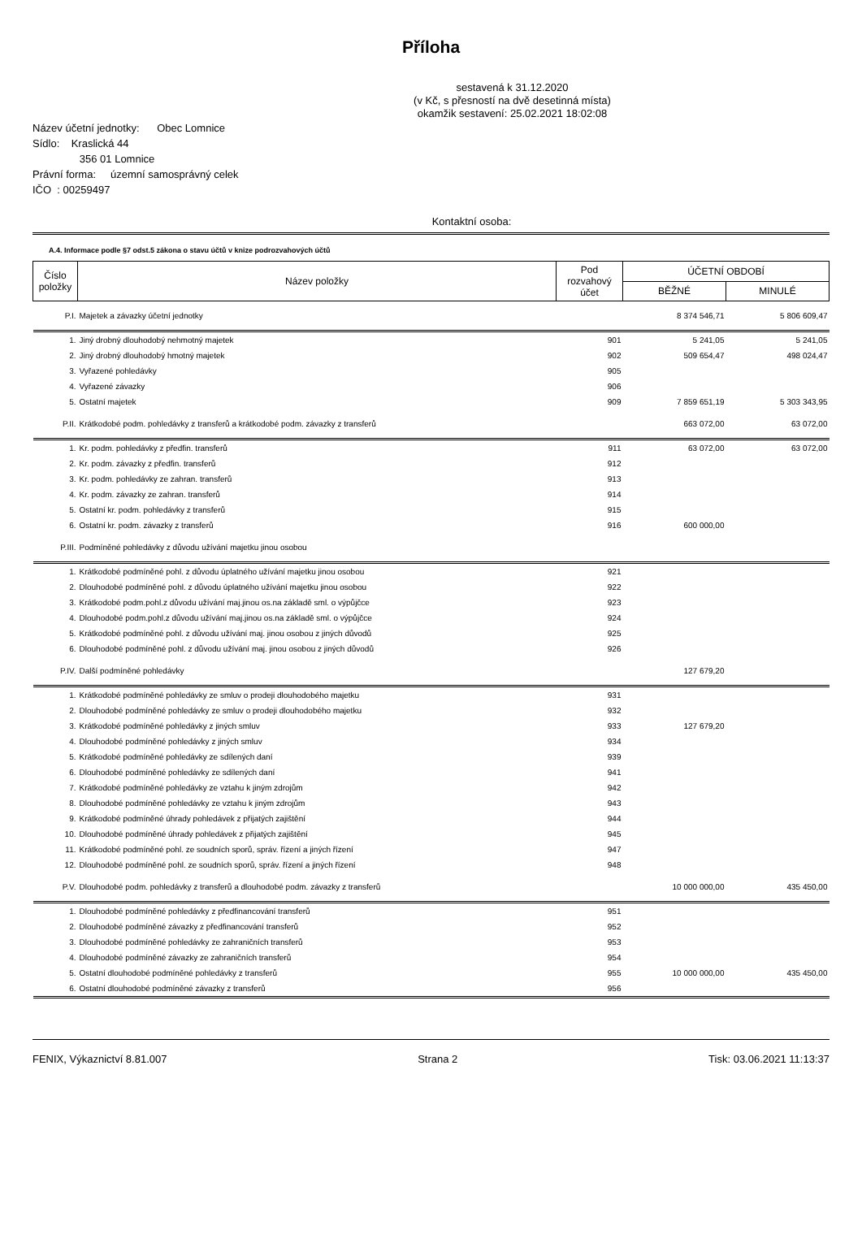Příloha
sestavená k 31.12.2020
(v Kč, s přesností na dvě desetinná místa)
okamžik sestavení: 25.02.2021 18:02:08
Název účetní jednotky: Obec Lomnice
Sídlo: Kraslická 44
356 01 Lomnice
Právní forma: územní samosprávný celek
IČO : 00259497
Kontaktní osoba:
A.4. Informace podle §7 odst.5 zákona o stavu účtů v knize podrozvahových účtů
| Číslo položky | Název položky | Pod rozvahový účet | ÚČETNÍ OBDOBÍ | |
| | | | BĚŽNÉ | MINULÉ |
| P.I. | Majetek a závazky účetní jednotky | | 8 374 546,71 | 5 806 609,47 |
| 1. | Jiný drobný dlouhodobý nehmotný majetek | 901 | 5 241,05 | 5 241,05 |
| 2. | Jiný drobný dlouhodobý hmotný majetek | 902 | 509 654,47 | 498 024,47 |
| 3. | Vyřazené pohledávky | 905 | | |
| 4. | Vyřazené závazky | 906 | | |
| 5. | Ostatní majetek | 909 | 7 859 651,19 | 5 303 343,95 |
| P.II. | Krátkodobé podm. pohledávky z transferů a krátkodobé podm. závazky z transferů | | 663 072,00 | 63 072,00 |
| 1. | Kr. podm. pohledávky z předfin. transferů | 911 | 63 072,00 | 63 072,00 |
| 2. | Kr. podm. závazky z předfin. transferů | 912 | | |
| 3. | Kr. podm. pohledávky ze zahran. transferů | 913 | | |
| 4. | Kr. podm. závazky ze zahran. transferů | 914 | | |
| 5. | Ostatní kr. podm. pohledávky z transferů | 915 | | |
| 6. | Ostatní kr. podm. závazky z transferů | 916 | 600 000,00 | |
| P.III. | Podmíněné pohledávky z důvodu užívání majetku jinou osobou | | | |
| 1. | Krátkodobé podmíněné pohl. z důvodu úplatného užívání majetku jinou osobou | 921 | | |
| 2. | Dlouhodobé podmíněné pohl. z důvodu úplatného užívání majetku jinou osobou | 922 | | |
| 3. | Krátkodobé podm.pohl.z důvodu užívání maj.jinou os.na základě sml. o výpůjčce | 923 | | |
| 4. | Dlouhodobé podm.pohl.z důvodu užívání maj.jinou os.na základě sml. o výpůjčce | 924 | | |
| 5. | Krátkodobé podmíněné pohl. z důvodu užívání maj. jinou osobou z jiných důvodů | 925 | | |
| 6. | Dlouhodobé podmíněné pohl. z důvodu užívání maj. jinou osobou z jiných důvodů | 926 | | |
| P.IV. | Další podmíněné pohledávky | | 127 679,20 | |
| 1. | Krátkodobé podmíněné pohledávky ze smluv o prodeji dlouhodobého majetku | 931 | | |
| 2. | Dlouhodobé podmíněné pohledávky ze smluv o prodeji dlouhodobého majetku | 932 | | |
| 3. | Krátkodobé podmíněné pohledávky z jiných smluv | 933 | 127 679,20 | |
| 4. | Dlouhodobé podmíněné pohledávky z jiných smluv | 934 | | |
| 5. | Krátkodobé podmíněné pohledávky ze sdílených daní | 939 | | |
| 6. | Dlouhodobé podmíněné pohledávky ze sdílených daní | 941 | | |
| 7. | Krátkodobé podmíněné pohledávky ze vztahu k jiným zdrojům | 942 | | |
| 8. | Dlouhodobé podmíněné pohledávky ze vztahu k jiným zdrojům | 943 | | |
| 9. | Krátkodobé podmíněné úhrady pohledávek z přijatých zajištění | 944 | | |
| 10. | Dlouhodobé podmíněné úhrady pohledávek z přijatých zajištění | 945 | | |
| 11. | Krátkodobé podmíněné pohl. ze soudních sporů, správ. řízení a jiných řízení | 947 | | |
| 12. | Dlouhodobé podmíněné pohl. ze soudních sporů, správ. řízení a jiných řízení | 948 | | |
| P.V. | Dlouhodobé podm. pohledávky z transferů a dlouhodobé podm. závazky z transferů | | 10 000 000,00 | 435 450,00 |
| 1. | Dlouhodobé podmíněné pohledávky z předfinancování transferů | 951 | | |
| 2. | Dlouhodobé podmíněné závazky z předfinancování transferů | 952 | | |
| 3. | Dlouhodobé podmíněné pohledávky ze zahraničních transferů | 953 | | |
| 4. | Dlouhodobé podmíněné závazky ze zahraničních transferů | 954 | | |
| 5. | Ostatní dlouhodobé podmíněné pohledávky z transferů | 955 | 10 000 000,00 | 435 450,00 |
| 6. | Ostatní dlouhodobé podmíněné závazky z transferů | 956 | | |
FENIX, Výkaznictví 8.81.007 Strana 2 Tisk: 03.06.2021 11:13:37